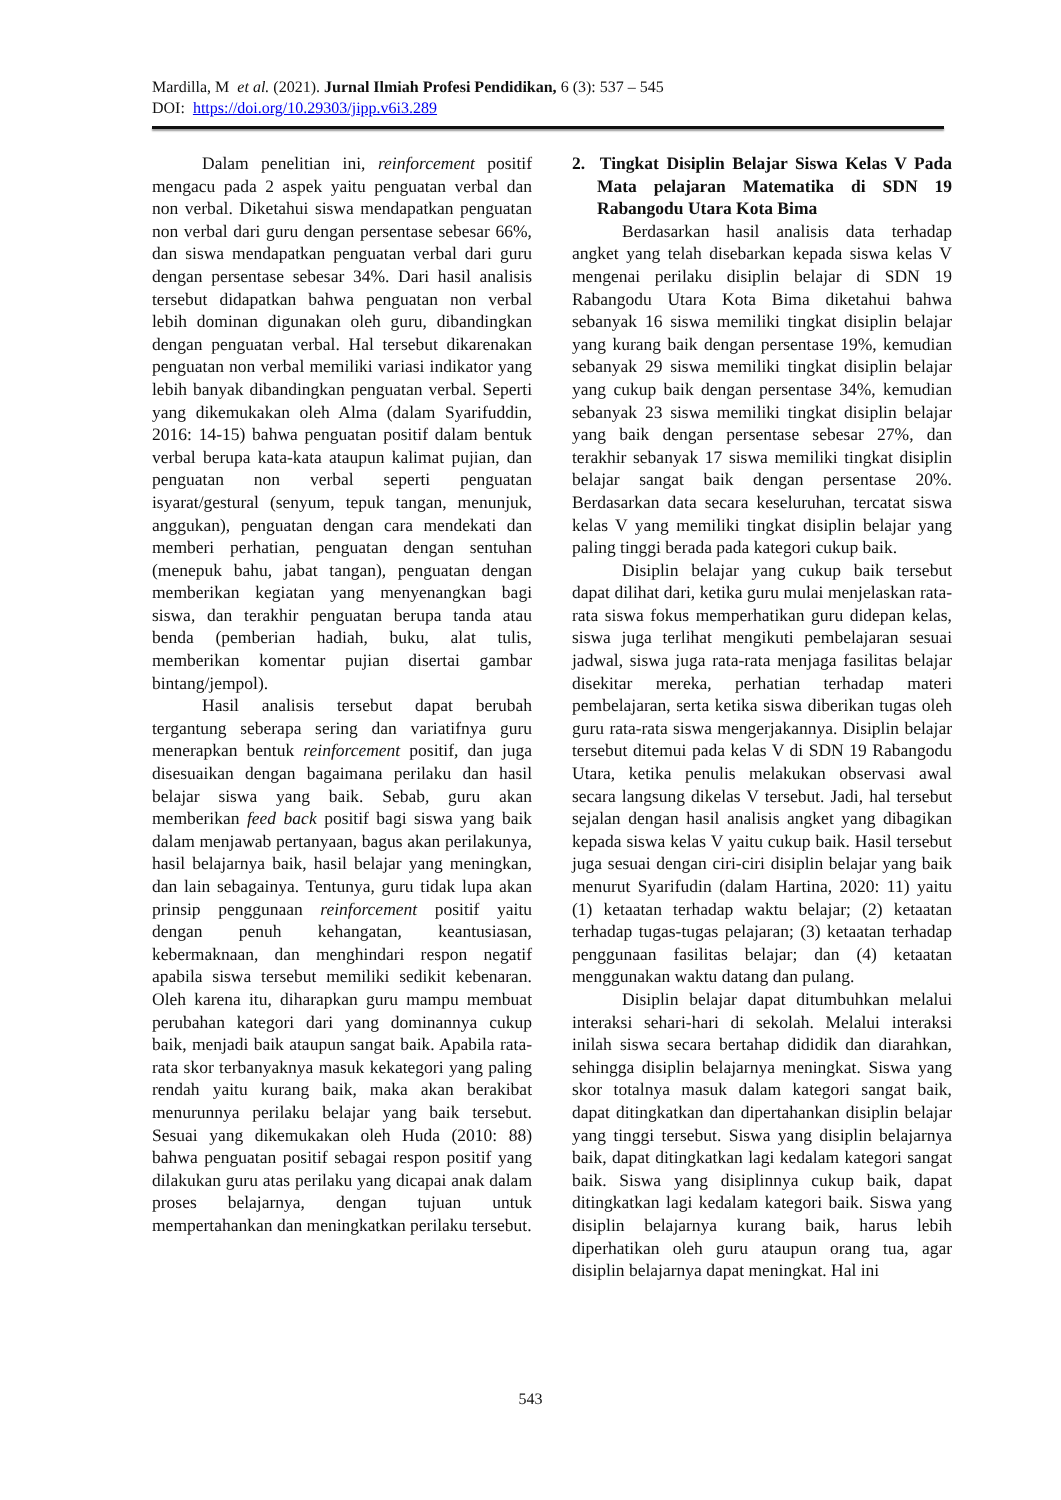Mardilla, M et al. (2021). Jurnal Ilmiah Profesi Pendidikan, 6 (3): 537 – 545
DOI: https://doi.org/10.29303/jipp.v6i3.289
Dalam penelitian ini, reinforcement positif mengacu pada 2 aspek yaitu penguatan verbal dan non verbal. Diketahui siswa mendapatkan penguatan non verbal dari guru dengan persentase sebesar 66%, dan siswa mendapatkan penguatan verbal dari guru dengan persentase sebesar 34%. Dari hasil analisis tersebut didapatkan bahwa penguatan non verbal lebih dominan digunakan oleh guru, dibandingkan dengan penguatan verbal. Hal tersebut dikarenakan penguatan non verbal memiliki variasi indikator yang lebih banyak dibandingkan penguatan verbal. Seperti yang dikemukakan oleh Alma (dalam Syarifuddin, 2016: 14-15) bahwa penguatan positif dalam bentuk verbal berupa kata-kata ataupun kalimat pujian, dan penguatan non verbal seperti penguatan isyarat/gestural (senyum, tepuk tangan, menunjuk, anggukan), penguatan dengan cara mendekati dan memberi perhatian, penguatan dengan sentuhan (menepuk bahu, jabat tangan), penguatan dengan memberikan kegiatan yang menyenangkan bagi siswa, dan terakhir penguatan berupa tanda atau benda (pemberian hadiah, buku, alat tulis, memberikan komentar pujian disertai gambar bintang/jempol).
Hasil analisis tersebut dapat berubah tergantung seberapa sering dan variatifnya guru menerapkan bentuk reinforcement positif, dan juga disesuaikan dengan bagaimana perilaku dan hasil belajar siswa yang baik. Sebab, guru akan memberikan feed back positif bagi siswa yang baik dalam menjawab pertanyaan, bagus akan perilakunya, hasil belajarnya baik, hasil belajar yang meningkan, dan lain sebagainya. Tentunya, guru tidak lupa akan prinsip penggunaan reinforcement positif yaitu dengan penuh kehangatan, keantusiasan, kebermaknaan, dan menghindari respon negatif apabila siswa tersebut memiliki sedikit kebenaran. Oleh karena itu, diharapkan guru mampu membuat perubahan kategori dari yang dominannya cukup baik, menjadi baik ataupun sangat baik. Apabila rata-rata skor terbanyaknya masuk kekategori yang paling rendah yaitu kurang baik, maka akan berakibat menurunnya perilaku belajar yang baik tersebut. Sesuai yang dikemukakan oleh Huda (2010: 88) bahwa penguatan positif sebagai respon positif yang dilakukan guru atas perilaku yang dicapai anak dalam proses belajarnya, dengan tujuan untuk mempertahankan dan meningkatkan perilaku tersebut.
2. Tingkat Disiplin Belajar Siswa Kelas V Pada Mata pelajaran Matematika di SDN 19 Rabangodu Utara Kota Bima
Berdasarkan hasil analisis data terhadap angket yang telah disebarkan kepada siswa kelas V mengenai perilaku disiplin belajar di SDN 19 Rabangodu Utara Kota Bima diketahui bahwa sebanyak 16 siswa memiliki tingkat disiplin belajar yang kurang baik dengan persentase 19%, kemudian sebanyak 29 siswa memiliki tingkat disiplin belajar yang cukup baik dengan persentase 34%, kemudian sebanyak 23 siswa memiliki tingkat disiplin belajar yang baik dengan persentase sebesar 27%, dan terakhir sebanyak 17 siswa memiliki tingkat disiplin belajar sangat baik dengan persentase 20%. Berdasarkan data secara keseluruhan, tercatat siswa kelas V yang memiliki tingkat disiplin belajar yang paling tinggi berada pada kategori cukup baik.
Disiplin belajar yang cukup baik tersebut dapat dilihat dari, ketika guru mulai menjelaskan rata-rata siswa fokus memperhatikan guru didepan kelas, siswa juga terlihat mengikuti pembelajaran sesuai jadwal, siswa juga rata-rata menjaga fasilitas belajar disekitar mereka, perhatian terhadap materi pembelajaran, serta ketika siswa diberikan tugas oleh guru rata-rata siswa mengerjakannya. Disiplin belajar tersebut ditemui pada kelas V di SDN 19 Rabangodu Utara, ketika penulis melakukan observasi awal secara langsung dikelas V tersebut. Jadi, hal tersebut sejalan dengan hasil analisis angket yang dibagikan kepada siswa kelas V yaitu cukup baik. Hasil tersebut juga sesuai dengan ciri-ciri disiplin belajar yang baik menurut Syarifudin (dalam Hartina, 2020: 11) yaitu (1) ketaatan terhadap waktu belajar; (2) ketaatan terhadap tugas-tugas pelajaran; (3) ketaatan terhadap penggunaan fasilitas belajar; dan (4) ketaatan menggunakan waktu datang dan pulang.
Disiplin belajar dapat ditumbuhkan melalui interaksi sehari-hari di sekolah. Melalui interaksi inilah siswa secara bertahap dididik dan diarahkan, sehingga disiplin belajarnya meningkat. Siswa yang skor totalnya masuk dalam kategori sangat baik, dapat ditingkatkan dan dipertahankan disiplin belajar yang tinggi tersebut. Siswa yang disiplin belajarnya baik, dapat ditingkatkan lagi kedalam kategori sangat baik. Siswa yang disiplinnya cukup baik, dapat ditingkatkan lagi kedalam kategori baik. Siswa yang disiplin belajarnya kurang baik, harus lebih diperhatikan oleh guru ataupun orang tua, agar disiplin belajarnya dapat meningkat. Hal ini
543